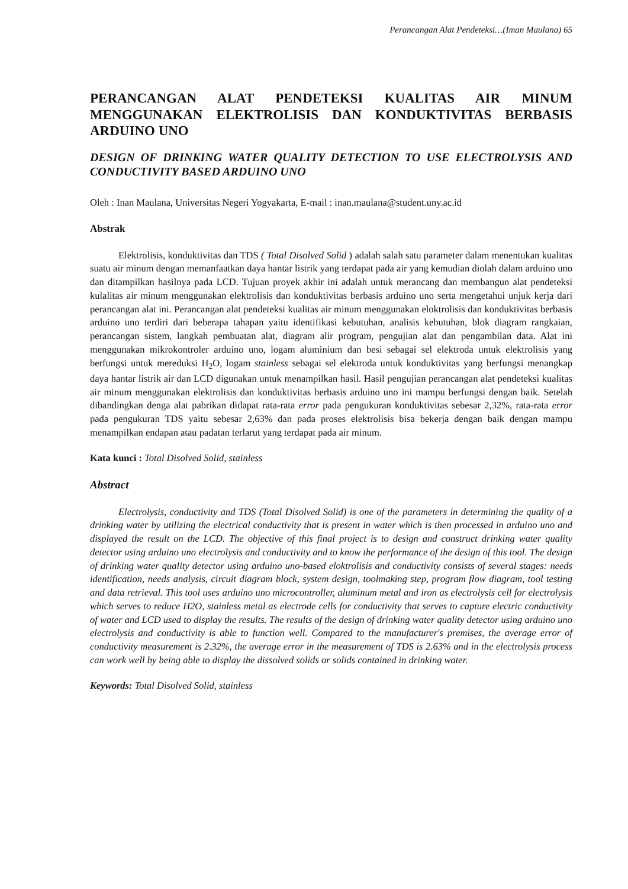Perancangan Alat Pendeteksi…(Iman Maulana) 65
PERANCANGAN ALAT PENDETEKSI KUALITAS AIR MINUM MENGGUNAKAN ELEKTROLISIS DAN KONDUKTIVITAS BERBASIS ARDUINO UNO
DESIGN OF DRINKING WATER QUALITY DETECTION TO USE ELECTROLYSIS AND CONDUCTIVITY BASED ARDUINO UNO
Oleh : Inan Maulana, Universitas Negeri Yogyakarta, E-mail : inan.maulana@student.uny.ac.id
Abstrak
Elektrolisis, konduktivitas dan TDS ( Total Disolved Solid ) adalah salah satu parameter dalam menentukan kualitas suatu air minum dengan memanfaatkan daya hantar listrik yang terdapat pada air yang kemudian diolah dalam arduino uno dan ditampilkan hasilnya pada LCD. Tujuan proyek akhir ini adalah untuk merancang dan membangun alat pendeteksi kulalitas air minum menggunakan elektrolisis dan konduktivitas berbasis arduino uno serta mengetahui unjuk kerja dari perancangan alat ini. Perancangan alat pendeteksi kualitas air minum menggunakan eloktrolisis dan konduktivitas berbasis arduino uno terdiri dari beberapa tahapan yaitu identifikasi kebutuhan, analisis kebutuhan, blok diagram rangkaian, perancangan sistem, langkah pembuatan alat, diagram alir program, pengujian alat dan pengambilan data. Alat ini menggunakan mikrokontroler arduino uno, logam aluminium dan besi sebagai sel elektroda untuk elektrolisis yang berfungsi untuk mereduksi H<sub>2</sub>O, logam stainless sebagai sel elektroda untuk konduktivitas yang berfungsi menangkap daya hantar listrik air dan LCD digunakan untuk menampilkan hasil. Hasil pengujian perancangan alat pendeteksi kualitas air minum menggunakan elektrolisis dan konduktivitas berbasis arduino uno ini mampu berfungsi dengan baik. Setelah dibandingkan denga alat pabrikan didapat rata-rata error pada pengukuran konduktivitas sebesar 2,32%, rata-rata error pada pengukuran TDS yaitu sebesar 2,63% dan pada proses elektrolisis bisa bekerja dengan baik dengan mampu menampilkan endapan atau padatan terlarut yang terdapat pada air minum.
Kata kunci : Total Disolved Solid, stainless
Abstract
Electrolysis, conductivity and TDS (Total Disolved Solid) is one of the parameters in determining the quality of a drinking water by utilizing the electrical conductivity that is present in water which is then processed in arduino uno and displayed the result on the LCD. The objective of this final project is to design and construct drinking water quality detector using arduino uno electrolysis and conductivity and to know the performance of the design of this tool. The design of drinking water quality detector using arduino uno-based eloktrolisis and conductivity consists of several stages: needs identification, needs analysis, circuit diagram block, system design, toolmaking step, program flow diagram, tool testing and data retrieval. This tool uses arduino uno microcontroller, aluminum metal and iron as electrolysis cell for electrolysis which serves to reduce H2O, stainless metal as electrode cells for conductivity that serves to capture electric conductivity of water and LCD used to display the results. The results of the design of drinking water quality detector using arduino uno electrolysis and conductivity is able to function well. Compared to the manufacturer's premises, the average error of conductivity measurement is 2.32%, the average error in the measurement of TDS is 2.63% and in the electrolysis process can work well by being able to display the dissolved solids or solids contained in drinking water.
Keywords: Total Disolved Solid, stainless